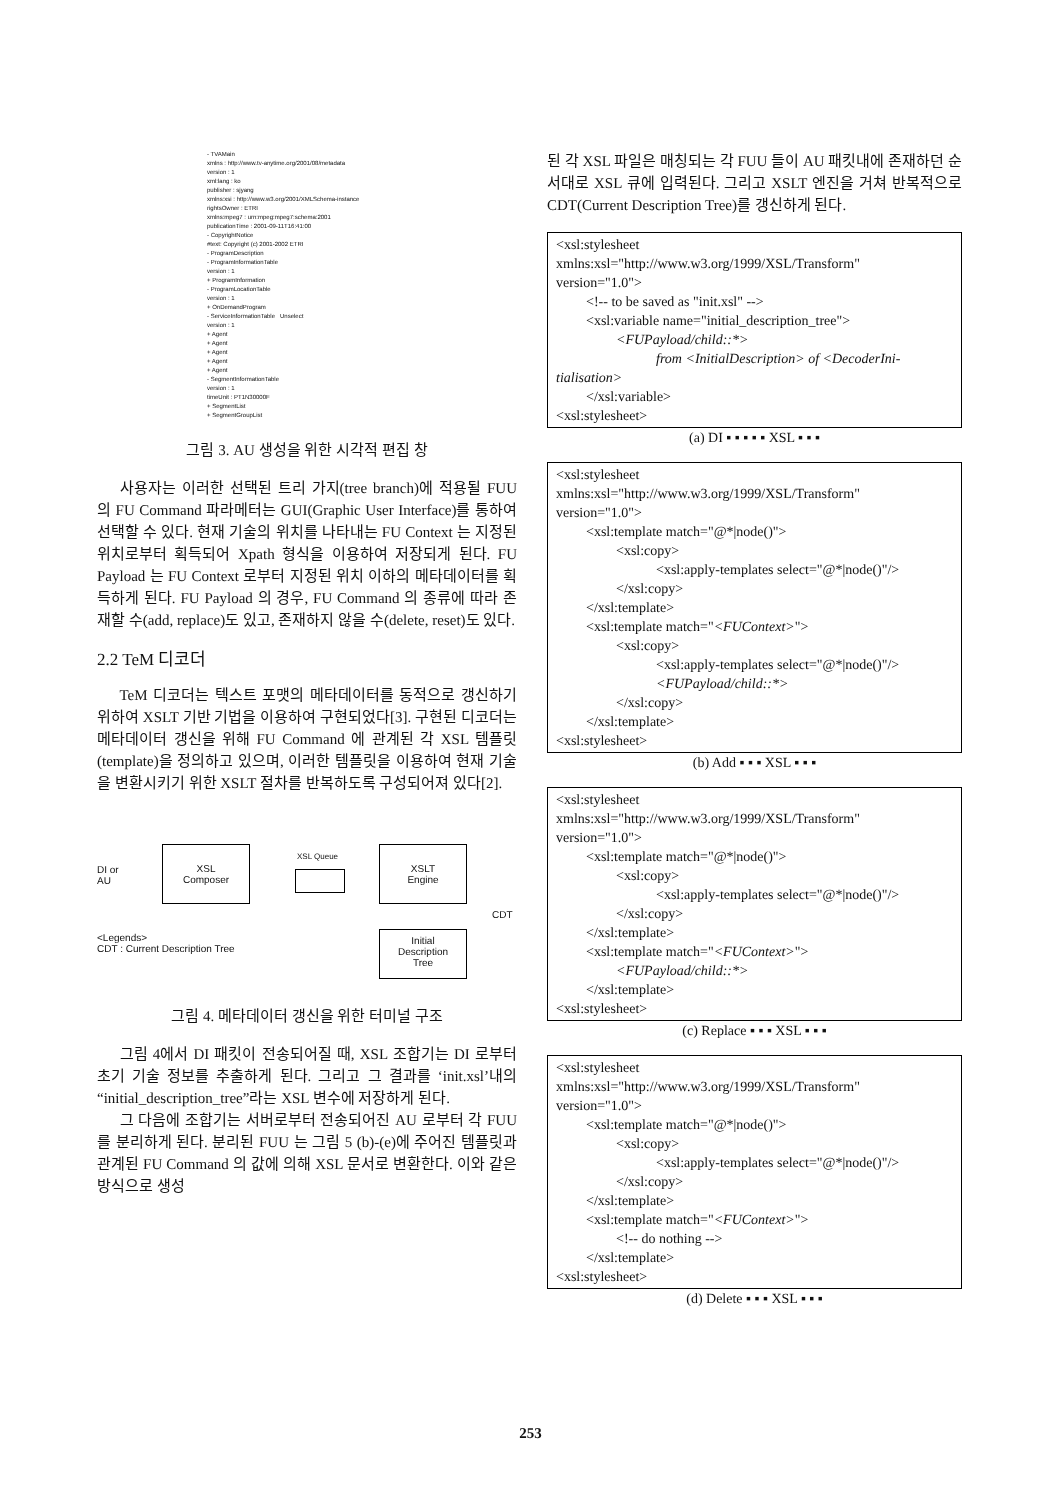- TVAMain
xmlns : http://www.tv-anytime.org/2001/08/metadata
version : 1
xml:lang : ko
publisher : sjyang
xmlns:xsi : http://www.w3.org/2001/XMLSchema-instance
rightsOwner : ETRI
xmlns:mpeg7 : urn:mpeg:mpeg7:schema:2001
publicationTime : 2001-09-11T16:41:00
- CopyrightNotice
#text: Copyright (c) 2001-2002 ETRI
- ProgramDescription
- ProgramInformationTable
version : 1
+ ProgramInformation
- ProgramLocationTable
version : 1
+ OnDemandProgram
- ServiceInformationTable Unselect
version : 1
+ Agent
+ Agent
+ Agent
+ Agent
+ Agent
- SegmentInformationTable
version : 1
timeUnit : PT1N30000F
+ SegmentList
+ SegmentGroupList
그림 3. AU 생성을 위한 시각적 편집 창
사용자는 이러한 선택된 트리 가지(tree branch)에 적용될 FUU 의 FU Command 파라메터는 GUI(Graphic User Interface)를 통하여 선택할 수 있다. 현재 기술의 위치를 나타내는 FU Context 는 지정된 위치로부터 획득되어 Xpath 형식을 이용하여 저장되게 된다. FU Payload 는 FU Context 로부터 지정된 위치 이하의 메타데이터를 획득하게 된다. FU Payload 의 경우, FU Command 의 종류에 따라 존재할 수(add, replace)도 있고, 존재하지 않을 수(delete, reset)도 있다.
2.2 TeM 디코더
TeM 디코더는 텍스트 포맷의 메타데이터를 동적으로 갱신하기 위하여 XSLT 기반 기법을 이용하여 구현되었다[3]. 구현된 디코더는 메타데이터 갱신을 위해 FU Command 에 관계된 각 XSL 템플릿(template)을 정의하고 있으며, 이러한 템플릿을 이용하여 현재 기술을 변환시키기 위한 XSLT 절차를 반복하도록 구성되어져 있다[2].
DI or
AU
XSL
Composer
XSL Queue
XSLT
Engine
CDT
<Legends>
CDT : Current Description Tree
Initial
Description
Tree
그림 4. 메타데이터 갱신을 위한 터미널 구조
그림 4에서 DI 패킷이 전송되어질 때, XSL 조합기는 DI 로부터 초기 기술 정보를 추출하게 된다. 그리고 그 결과를 ‘init.xsl’내의 “initial_description_tree”라는 XSL 변수에 저장하게 된다.
그 다음에 조합기는 서버로부터 전송되어진 AU 로부터 각 FUU 를 분리하게 된다. 분리된 FUU 는 그림 5 (b)-(e)에 주어진 템플릿과 관계된 FU Command 의 값에 의해 XSL 문서로 변환한다. 이와 같은 방식으로 생성
된 각 XSL 파일은 매칭되는 각 FUU 들이 AU 패킷내에 존재하던 순서대로 XSL 큐에 입력된다. 그리고 XSLT 엔진을 거쳐 반복적으로 CDT(Current Description Tree)를 갱신하게 된다.
<xsl:stylesheet
xmlns:xsl="http://www.w3.org/1999/XSL/Transform"
version="1.0">
<!-- to be saved as "init.xsl" -->
<xsl:variable name="initial_description_tree">
<FUPayload/child::*>
from <InitialDescription> of <DecoderIni-
tialisation>
</xsl:variable>
<xsl:stylesheet>
(a) DI ▪ ▪ ▪ ▪ ▪ XSL ▪ ▪ ▪
<xsl:stylesheet
xmlns:xsl="http://www.w3.org/1999/XSL/Transform"
version="1.0">
<xsl:template match="@*|node()">
<xsl:copy>
<xsl:apply-templates select="@*|node()"/>
</xsl:copy>
</xsl:template>
<xsl:template match="<FUContext>">
<xsl:copy>
<xsl:apply-templates select="@*|node()"/>
<FUPayload/child::*>
</xsl:copy>
</xsl:template>
<xsl:stylesheet>
(b) Add ▪ ▪ ▪ XSL ▪ ▪ ▪
<xsl:stylesheet
xmlns:xsl="http://www.w3.org/1999/XSL/Transform"
version="1.0">
<xsl:template match="@*|node()">
<xsl:copy>
<xsl:apply-templates select="@*|node()"/>
</xsl:copy>
</xsl:template>
<xsl:template match="<FUContext>">
<FUPayload/child::*>
</xsl:template>
<xsl:stylesheet>
(c) Replace ▪ ▪ ▪ XSL ▪ ▪ ▪
<xsl:stylesheet
xmlns:xsl="http://www.w3.org/1999/XSL/Transform"
version="1.0">
<xsl:template match="@*|node()">
<xsl:copy>
<xsl:apply-templates select="@*|node()"/>
</xsl:copy>
</xsl:template>
<xsl:template match="<FUContext>">
<!-- do nothing -->
</xsl:template>
<xsl:stylesheet>
(d) Delete ▪ ▪ ▪ XSL ▪ ▪ ▪
253